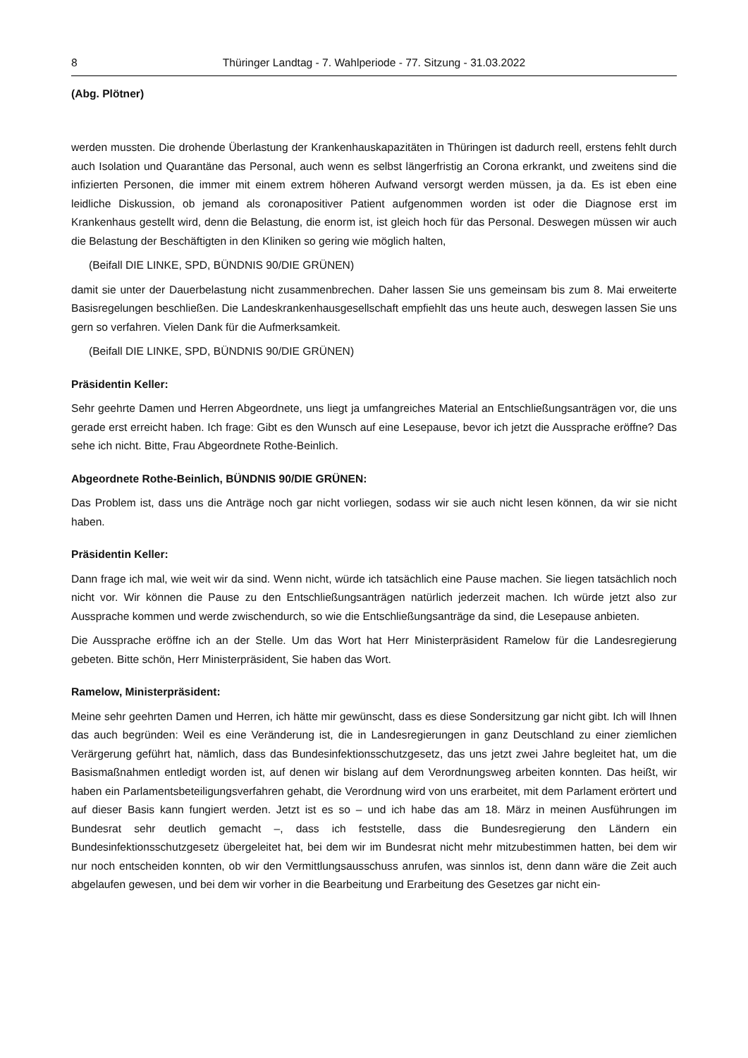8 Thüringer Landtag - 7. Wahlperiode - 77. Sitzung - 31.03.2022
(Abg. Plötner)
werden mussten. Die drohende Überlastung der Krankenhauskapazitäten in Thüringen ist dadurch reell, erstens fehlt durch auch Isolation und Quarantäne das Personal, auch wenn es selbst längerfristig an Corona erkrankt, und zweitens sind die infizierten Personen, die immer mit einem extrem höheren Aufwand versorgt werden müssen, ja da. Es ist eben eine leidliche Diskussion, ob jemand als coronapositiver Patient aufgenommen worden ist oder die Diagnose erst im Krankenhaus gestellt wird, denn die Belastung, die enorm ist, ist gleich hoch für das Personal. Deswegen müssen wir auch die Belastung der Beschäftigten in den Kliniken so gering wie möglich halten,
(Beifall DIE LINKE, SPD, BÜNDNIS 90/DIE GRÜNEN)
damit sie unter der Dauerbelastung nicht zusammenbrechen. Daher lassen Sie uns gemeinsam bis zum 8. Mai erweiterte Basisregelungen beschließen. Die Landeskrankenhausgesellschaft empfiehlt das uns heute auch, deswegen lassen Sie uns gern so verfahren. Vielen Dank für die Aufmerksamkeit.
(Beifall DIE LINKE, SPD, BÜNDNIS 90/DIE GRÜNEN)
Präsidentin Keller:
Sehr geehrte Damen und Herren Abgeordnete, uns liegt ja umfangreiches Material an Entschließungsanträgen vor, die uns gerade erst erreicht haben. Ich frage: Gibt es den Wunsch auf eine Lesepause, bevor ich jetzt die Aussprache eröffne? Das sehe ich nicht. Bitte, Frau Abgeordnete Rothe-Beinlich.
Abgeordnete Rothe-Beinlich, BÜNDNIS 90/DIE GRÜNEN:
Das Problem ist, dass uns die Anträge noch gar nicht vorliegen, sodass wir sie auch nicht lesen können, da wir sie nicht haben.
Präsidentin Keller:
Dann frage ich mal, wie weit wir da sind. Wenn nicht, würde ich tatsächlich eine Pause machen. Sie liegen tatsächlich noch nicht vor. Wir können die Pause zu den Entschließungsanträgen natürlich jederzeit machen. Ich würde jetzt also zur Aussprache kommen und werde zwischendurch, so wie die Entschließungsanträge da sind, die Lesepause anbieten.
Die Aussprache eröffne ich an der Stelle. Um das Wort hat Herr Ministerpräsident Ramelow für die Landesregierung gebeten. Bitte schön, Herr Ministerpräsident, Sie haben das Wort.
Ramelow, Ministerpräsident:
Meine sehr geehrten Damen und Herren, ich hätte mir gewünscht, dass es diese Sondersitzung gar nicht gibt. Ich will Ihnen das auch begründen: Weil es eine Veränderung ist, die in Landesregierungen in ganz Deutschland zu einer ziemlichen Verärgerung geführt hat, nämlich, dass das Bundesinfektionsschutzgesetz, das uns jetzt zwei Jahre begleitet hat, um die Basismaßnahmen entledigt worden ist, auf denen wir bislang auf dem Verordnungsweg arbeiten konnten. Das heißt, wir haben ein Parlamentsbeteiligungsverfahren gehabt, die Verordnung wird von uns erarbeitet, mit dem Parlament erörtert und auf dieser Basis kann fungiert werden. Jetzt ist es so – und ich habe das am 18. März in meinen Ausführungen im Bundesrat sehr deutlich gemacht –, dass ich feststelle, dass die Bundesregierung den Ländern ein Bundesinfektionsschutzgesetz übergeleitet hat, bei dem wir im Bundesrat nicht mehr mitzubestimmen hatten, bei dem wir nur noch entscheiden konnten, ob wir den Vermittlungsausschuss anrufen, was sinnlos ist, denn dann wäre die Zeit auch abgelaufen gewesen, und bei dem wir vorher in die Bearbeitung und Erarbeitung des Gesetzes gar nicht ein-